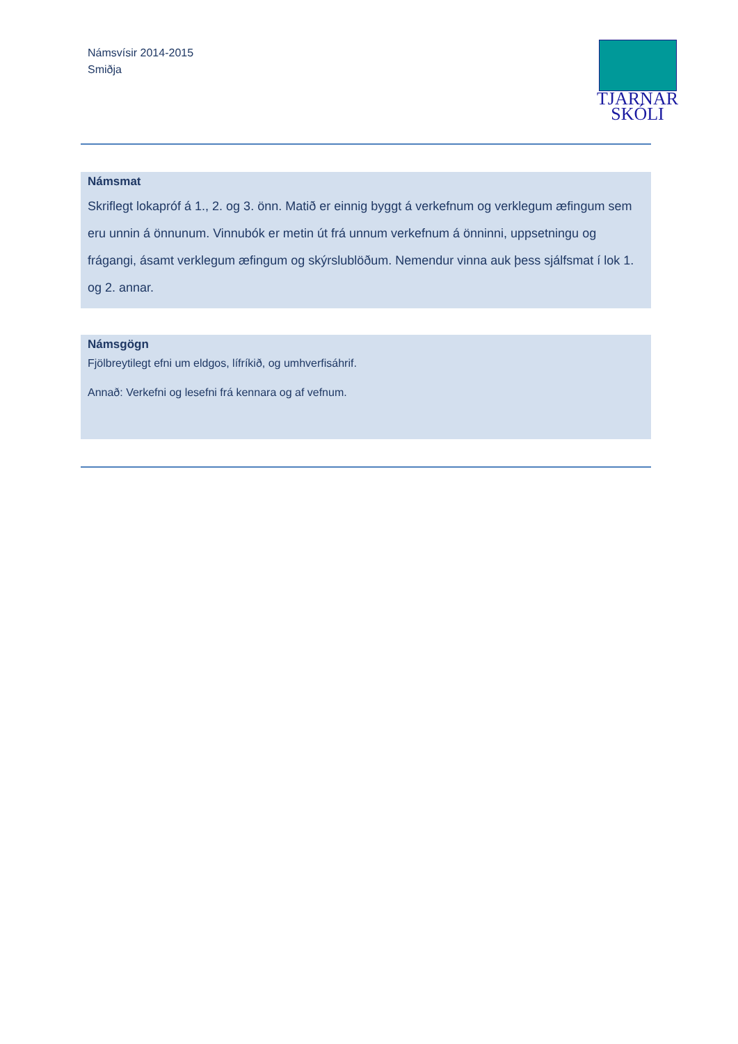Námsvísir 2014-2015
Smiðja
TJARNAR
SKÓLI
Námsmat
Skriflegt lokapróf á 1., 2. og 3. önn. Matið er einnig byggt á verkefnum og verklegum æfingum sem eru unnin á önnunum. Vinnubók er metin út frá unnum verkefnum á önninni, uppsetningu og frágangi, ásamt verklegum æfingum og skýrslublöðum. Nemendur vinna auk þess sjálfsmat í lok 1. og 2. annar.
Námsgögn
Fjölbreytilegt efni um eldgos, lífríkið, og umhverfisáhrif.
Annað: Verkefni og lesefni frá kennara og af vefnum.